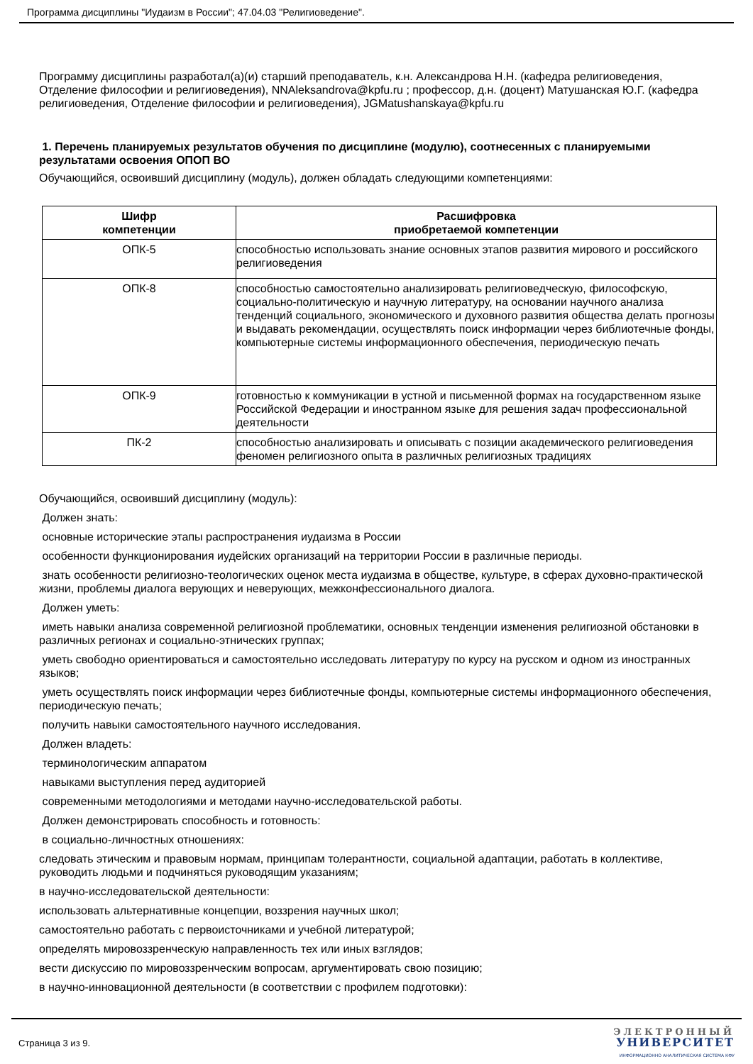Программа дисциплины "Иудаизм в России"; 47.04.03 "Религиоведение".
Программу дисциплины разработал(а)(и) старший преподаватель, к.н. Александрова Н.Н. (кафедра религиоведения, Отделение философии и религиоведения), NNAleksandrova@kpfu.ru ; профессор, д.н. (доцент) Матушанская Ю.Г. (кафедра религиоведения, Отделение философии и религиоведения), JGMatushanskaya@kpfu.ru
1. Перечень планируемых результатов обучения по дисциплине (модулю), соотнесенных с планируемыми результатами освоения ОПОП ВО
Обучающийся, освоивший дисциплину (модуль), должен обладать следующими компетенциями:
| Шифр компетенции | Расшифровка приобретаемой компетенции |
| --- | --- |
| ОПК-5 | способностью использовать знание основных этапов развития мирового и российского религиоведения |
| ОПК-8 | способностью самостоятельно анализировать религиоведческую, философскую, социально-политическую и научную литературу, на основании научного анализа тенденций социального, экономического и духовного развития общества делать прогнозы и выдавать рекомендации, осуществлять поиск информации через библиотечные фонды, компьютерные системы информационного обеспечения, периодическую печать |
| ОПК-9 | готовностью к коммуникации в устной и письменной формах на государственном языке Российской Федерации и иностранном языке для решения задач профессиональной деятельности |
| ПК-2 | способностью анализировать и описывать с позиции академического религиоведения феномен религиозного опыта в различных религиозных традициях |
Обучающийся, освоивший дисциплину (модуль):
Должен знать:
основные исторические этапы распространения иудаизма в России
особенности функционирования иудейских организаций на территории России в различные периоды.
знать особенности религиозно-теологических оценок места иудаизма в обществе, культуре, в сферах духовно-практической жизни, проблемы диалога верующих и неверующих, межконфессионального диалога.
Должен уметь:
иметь навыки анализа современной религиозной проблематики, основных тенденции изменения религиозной обстановки в различных регионах и социально-этнических группах;
уметь свободно ориентироваться и самостоятельно исследовать литературу по курсу на русском и одном из иностранных языков;
уметь осуществлять поиск информации через библиотечные фонды, компьютерные системы информационного обеспечения, периодическую печать;
получить навыки самостоятельного научного исследования.
Должен владеть:
терминологическим аппаратом
навыками выступления перед аудиторией
современными методологиями и методами научно-исследовательской работы.
Должен демонстрировать способность и готовность:
в социально-личностных отношениях:
следовать этическим и правовым нормам, принципам толерантности, социальной адаптации, работать в коллективе, руководить людьми и подчиняться руководящим указаниям;
в научно-исследовательской деятельности:
использовать альтернативные концепции, воззрения научных школ;
самостоятельно работать с первоисточниками и учебной литературой;
определять мировоззренческую направленность тех или иных взглядов;
вести дискуссию по мировоззренческим вопросам, аргументировать свою позицию;
в научно-инновационной деятельности (в соответствии с профилем подготовки):
Страница 3 из 9.
ЭЛЕКТРОННЫЙ
УНИВЕРСИТЕТ
ИНФОРМАЦИОННО АНАЛИТИЧЕСКАЯ СИСТЕМА КФУ